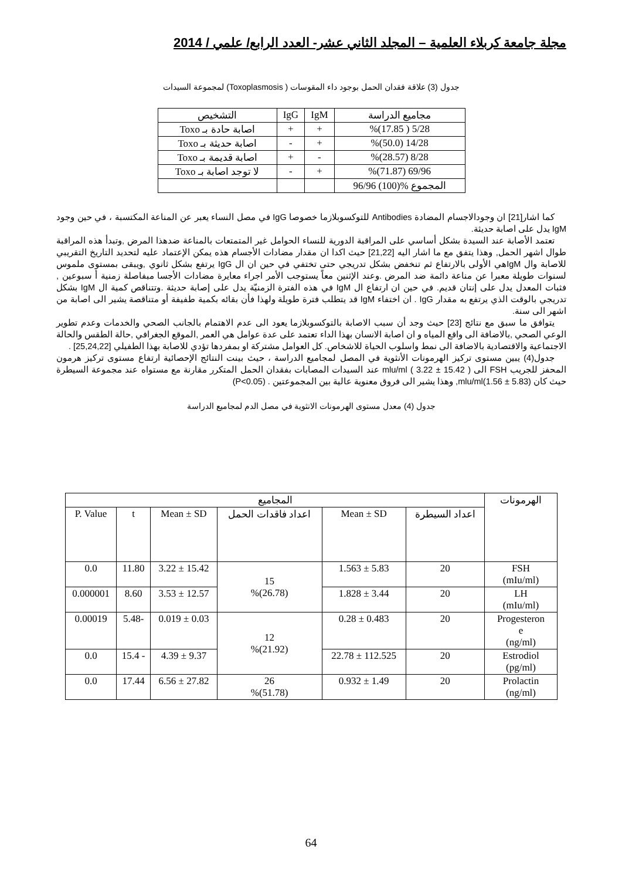مجلة جامعة كربلاء العلمية – المجلد الثاني عشر- العدد الرابع/ علمي / 2014
جدول (3) علاقة فقدان الحمل بوجود داء المقوسات ( Toxoplasmosis) لمجموعة السيدات
| مجاميع الدراسة | IgM | IgG | التشخيص |
| 5/28 ( 17.85)% | + | + | اصابة حادة بـ Toxo |
| 14/28 (50.0)% | + | - | اصابة حديثة بـ Toxo |
| 8/28 (28.57)% | - | + | اصابة قديمة بـ Toxo |
| 69/96 (71.87)% | + | - | لا توجد اصابة بـ Toxo |
| المجموع %(100) 96/96 | | | |
كما اشار[21] ان وجودالاجسام المضادة Antibodies للتوكسوبلازما خصوصا IgG في مصل النساء يعبر عن المناعة المكتسبة ، في حين وجود IgM يدل على اصابة حديثة.
تعتمد الأصابة عند السيدة بشكل أساسي على المراقبة الدورية للنساء الحوامل غير المتمتعات بالمناعة ضدهذا المرض ,وتبدأ هذه المراقبة طوال اشهر الحمل, وهذا يتفق مع ما اشار اليه [21,22] حيث اكدا ان مقدار مضادات الأجسام هذه يمكن الإعتماد عليه لتحديد التاريخ التقريبي للاصابة وال IgMهي الأولى بالارتفاع ثم تنخفض بشكل تدريجي حتى تختفي في حين ان ال IgG يرتفع بشكل ثانوي ,ويبقى بمستوى ملموس لسنوات طويلة معبرا عن مناعة دائمة ضد المرض .وعند الإثنين معاً يستوجب الأمر اجراء معايرة مضادات الأجسا مبفاصلة زمنية أ سبوعين , فثبات المعدل يدل على إنتان قديم. في حين ان ارتفاع ال IgM في هذه الفترة الزمنيّة يدل على إصابة حديثة .وتتناقص كمية ال IgM بشكل تدريجي بالوقت الذي يرتفع به مقدار IgG . ان اختفاء IgM قد يتطلب فترة طويلة ولهذا فأن بقائه بكمية طفيفة أو متناقصة يشير الى اصابة من اشهر الى سنة.
يتوافق ما سبق مع نتائج [23] حيث وجد أن سبب الاصابة بالتوكسوبلازما يعود الى عدم الاهتمام بالجانب الصحي والخدمات وعدم تطوير الوعي الصحي ,بالاضافة الى واقع المياه و ان اصابة الانسان بهذا الداء تعتمد على عدة عوامل هي العمر ,الموقع الجغرافي ,حالة الطقس والحالة الاجتماعية والاقتصادية بالاضافة الى نمط واسلوب الحياة للاشخاص. كل العوامل مشتركة او بمفردها تؤدي للاصابة بهذا الطفيلي [25,24,22] .
جدول(4) يبين مستوى تركيز الهرمونات الأنثوية في المصل لمجاميع الدراسة ، حيث بينت النتائج الإحصائية ارتفاع مستوى تركيز هرمون المحفز للجريب FSH الى mlu/ml ( 3.22 ± 15.42 ) عند السيدات المصابات بفقدان الحمل المتكرر مقارنة مع مستواه عند مجموعة السيطرة حيث كان mlu/ml(1.56 ± 5.83), وهذا يشير الى فروق معنوية عالية بين المجموعتين . (P<0.05)
جدول (4) معدل مستوى الهرمونات الانثوية في مصل الدم لمجاميع الدراسة
| الهرمونات | المجاميع | | | | | |
| | اعداد السيطرة | Mean ± SD | اعداد فاقدات الحمل | Mean ± SD | t | P. Value |
| FSH (mIu/ml) | 20 | 5.83 ± 1.563 | 15 (26.78)% | 15.42 ± 3.22 | 11.80 | 0.0 |
| LH (mIu/ml) | 20 | 3.44 ± 1.828 | | 12.57 ± 3.53 | 8.60 | 0.000001 |
| Progesteron e (ng/ml) | 20 | 0.483 ± 0.28 | 12 (21.92)% | 0.03 ± 0.019 | -5.48 | 0.00019 |
| Estrodiol (pg/ml) | 20 | 112.525 ± 22.78 | | 9.37 ± 4.39 | - 15.4 | 0.0 |
| Prolactin (ng/ml) | 20 | 1.49 ± 0.932 | 26 (51.78)% | 27.82 ± 6.56 | 17.44 | 0.0 |
64